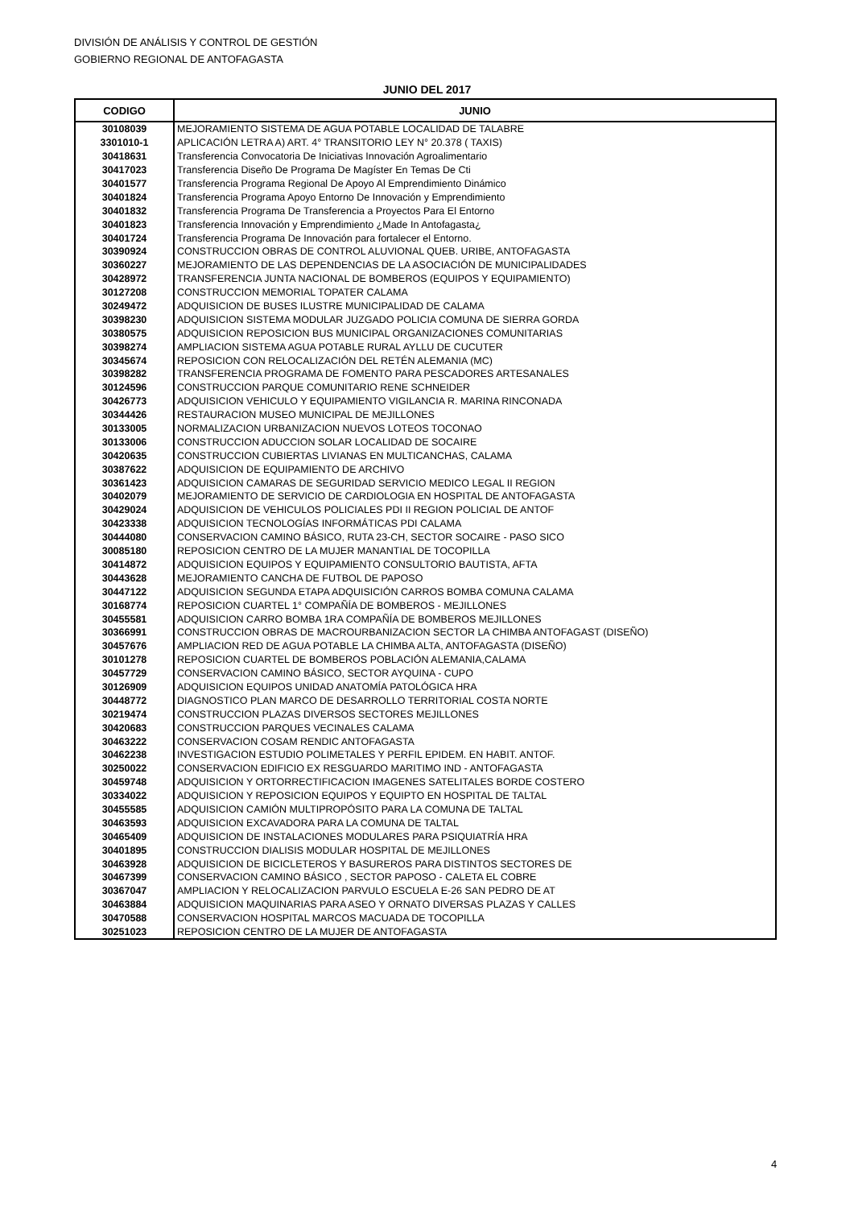DIVISIÓN DE ANÁLISIS Y CONTROL DE GESTIÓN
GOBIERNO REGIONAL DE ANTOFAGASTA
JUNIO DEL 2017
| CODIGO | JUNIO |
| --- | --- |
| 30108039 | MEJORAMIENTO SISTEMA DE AGUA POTABLE LOCALIDAD DE TALABRE |
| 3301010-1 | APLICACIÓN LETRA A) ART. 4° TRANSITORIO LEY N° 20.378 ( TAXIS) |
| 30418631 | Transferencia Convocatoria De Iniciativas Innovación Agroalimentario |
| 30417023 | Transferencia Diseño De Programa De Magíster En Temas De Cti |
| 30401577 | Transferencia Programa Regional De Apoyo Al Emprendimiento Dinámico |
| 30401824 | Transferencia Programa Apoyo Entorno De Innovación y Emprendimiento |
| 30401832 | Transferencia Programa De Transferencia a Proyectos Para El Entorno |
| 30401823 | Transferencia Innovación y Emprendimiento ¿Made In Antofagasta¿ |
| 30401724 | Transferencia Programa De Innovación para fortalecer el Entorno. |
| 30390924 | CONSTRUCCION OBRAS DE CONTROL ALUVIONAL QUEB. URIBE, ANTOFAGASTA |
| 30360227 | MEJORAMIENTO DE LAS DEPENDENCIAS DE LA ASOCIACIÓN DE MUNICIPALIDADES |
| 30428972 | TRANSFERENCIA JUNTA NACIONAL DE BOMBEROS (EQUIPOS Y EQUIPAMIENTO) |
| 30127208 | CONSTRUCCION MEMORIAL TOPATER CALAMA |
| 30249472 | ADQUISICION DE BUSES ILUSTRE MUNICIPALIDAD DE CALAMA |
| 30398230 | ADQUISICION SISTEMA MODULAR JUZGADO POLICIA COMUNA DE SIERRA GORDA |
| 30380575 | ADQUISICION REPOSICION BUS MUNICIPAL ORGANIZACIONES COMUNITARIAS |
| 30398274 | AMPLIACION SISTEMA AGUA POTABLE RURAL AYLLU DE CUCUTER |
| 30345674 | REPOSICION CON RELOCALIZACIÓN DEL RETÉN ALEMANIA (MC) |
| 30398282 | TRANSFERENCIA PROGRAMA DE FOMENTO PARA PESCADORES ARTESANALES |
| 30124596 | CONSTRUCCION PARQUE COMUNITARIO RENE SCHNEIDER |
| 30426773 | ADQUISICION VEHICULO Y EQUIPAMIENTO VIGILANCIA R. MARINA RINCONADA |
| 30344426 | RESTAURACION MUSEO MUNICIPAL DE MEJILLONES |
| 30133005 | NORMALIZACION URBANIZACION NUEVOS LOTEOS TOCONAO |
| 30133006 | CONSTRUCCION ADUCCION SOLAR LOCALIDAD DE SOCAIRE |
| 30420635 | CONSTRUCCION CUBIERTAS LIVIANAS EN MULTICANCHAS, CALAMA |
| 30387622 | ADQUISICION DE EQUIPAMIENTO DE ARCHIVO |
| 30361423 | ADQUISICION CAMARAS DE SEGURIDAD SERVICIO MEDICO LEGAL II REGION |
| 30402079 | MEJORAMIENTO DE SERVICIO DE CARDIOLOGIA EN HOSPITAL DE ANTOFAGASTA |
| 30429024 | ADQUISICION DE VEHICULOS POLICIALES PDI II REGION POLICIAL DE ANTOF |
| 30423338 | ADQUISICION TECNOLOGÍAS INFORMÁTICAS PDI CALAMA |
| 30444080 | CONSERVACION CAMINO BÁSICO, RUTA 23-CH, SECTOR SOCAIRE - PASO SICO |
| 30085180 | REPOSICION CENTRO DE LA MUJER MANANTIAL DE TOCOPILLA |
| 30414872 | ADQUISICION EQUIPOS Y EQUIPAMIENTO CONSULTORIO BAUTISTA, AFTA |
| 30443628 | MEJORAMIENTO CANCHA DE FUTBOL DE PAPOSO |
| 30447122 | ADQUISICION SEGUNDA ETAPA ADQUISICIÓN CARROS BOMBA COMUNA CALAMA |
| 30168774 | REPOSICION CUARTEL 1° COMPAÑÍA DE BOMBEROS - MEJILLONES |
| 30455581 | ADQUISICION CARRO BOMBA 1RA COMPAÑÍA DE BOMBEROS MEJILLONES |
| 30366991 | CONSTRUCCION OBRAS DE MACROURBANIZACION SECTOR LA CHIMBA ANTOFAGAST (DISEÑO) |
| 30457676 | AMPLIACION RED DE AGUA POTABLE LA CHIMBA ALTA, ANTOFAGASTA (DISEÑO) |
| 30101278 | REPOSICION CUARTEL DE BOMBEROS POBLACIÓN ALEMANIA,CALAMA |
| 30457729 | CONSERVACION CAMINO BÁSICO, SECTOR AYQUINA - CUPO |
| 30126909 | ADQUISICION EQUIPOS UNIDAD ANATOMÍA PATOLÓGICA HRA |
| 30448772 | DIAGNOSTICO PLAN MARCO DE DESARROLLO TERRITORIAL COSTA NORTE |
| 30219474 | CONSTRUCCION PLAZAS DIVERSOS SECTORES MEJILLONES |
| 30420683 | CONSTRUCCION PARQUES VECINALES CALAMA |
| 30463222 | CONSERVACION COSAM RENDIC ANTOFAGASTA |
| 30462238 | INVESTIGACION ESTUDIO POLIMETALES Y PERFIL EPIDEM. EN HABIT. ANTOF. |
| 30250022 | CONSERVACION EDIFICIO EX RESGUARDO MARITIMO IND - ANTOFAGASTA |
| 30459748 | ADQUISICION Y ORTORRECTIFICACION IMAGENES SATELITALES BORDE COSTERO |
| 30334022 | ADQUISICION Y REPOSICION EQUIPOS Y EQUIPTO EN HOSPITAL DE TALTAL |
| 30455585 | ADQUISICION CAMIÓN MULTIPROPÓSITO PARA LA COMUNA DE TALTAL |
| 30463593 | ADQUISICION EXCAVADORA PARA LA COMUNA DE TALTAL |
| 30465409 | ADQUISICION DE INSTALACIONES MODULARES PARA PSIQUIATRÍA HRA |
| 30401895 | CONSTRUCCION DIALISIS MODULAR HOSPITAL DE MEJILLONES |
| 30463928 | ADQUISICION DE BICICLETEROS Y BASUREROS PARA DISTINTOS SECTORES DE |
| 30467399 | CONSERVACION CAMINO BÁSICO , SECTOR PAPOSO - CALETA EL COBRE |
| 30367047 | AMPLIACION Y RELOCALIZACION PARVULO ESCUELA E-26 SAN PEDRO DE AT |
| 30463884 | ADQUISICION MAQUINARIAS PARA ASEO Y ORNATO DIVERSAS PLAZAS Y CALLES |
| 30470588 | CONSERVACION HOSPITAL MARCOS MACUADA DE TOCOPILLA |
| 30251023 | REPOSICION CENTRO DE LA MUJER DE ANTOFAGASTA |
4